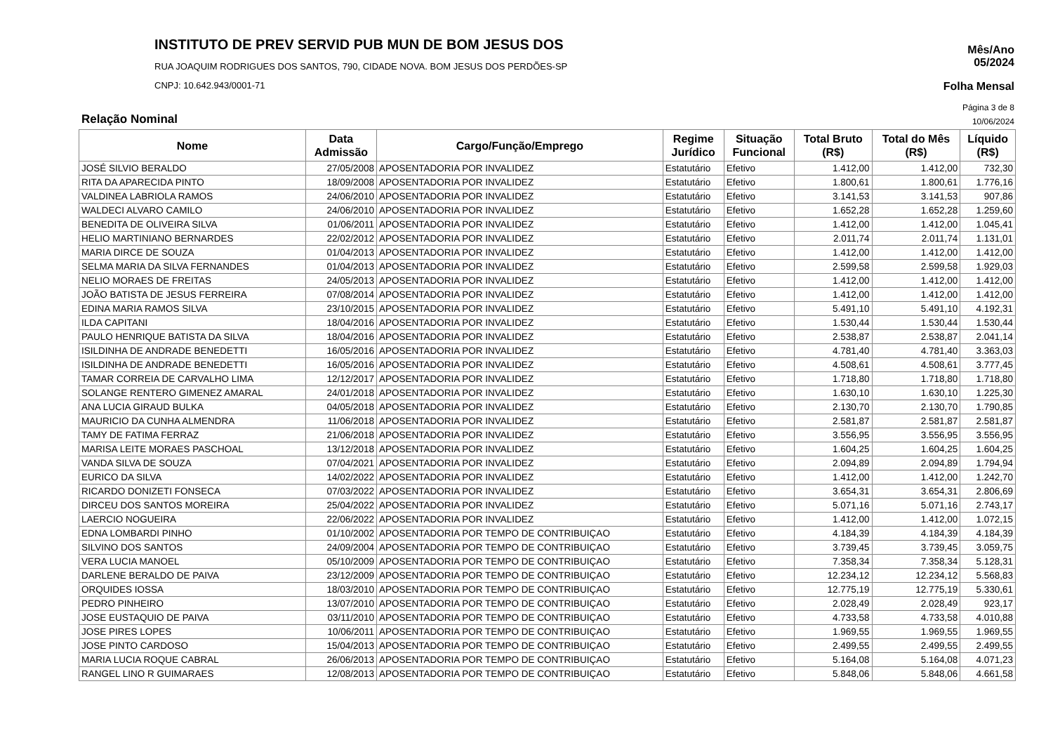INSTITUTO DE PREV SERVID PUB MUN DE BOM JESUS DOS
RUA JOAQUIM RODRIGUES DOS SANTOS, 790, CIDADE NOVA. BOM JESUS DOS PERDÕES-SP
CNPJ: 10.642.943/0001-71
Mês/Ano
05/2024
Folha Mensal
Página 3 de 8
Relação Nominal 10/06/2024
| Nome | Data Admissão | Cargo/Função/Emprego | Regime Jurídico | Situação Funcional | Total Bruto (R$) | Total do Mês (R$) | Líquido (R$) |
| --- | --- | --- | --- | --- | --- | --- | --- |
| JOSÉ SILVIO BERALDO | 27/05/2008 | APOSENTADORIA POR INVALIDEZ | Estatutário | Efetivo | 1.412,00 | 1.412,00 | 732,30 |
| RITA DA APARECIDA PINTO | 18/09/2008 | APOSENTADORIA POR INVALIDEZ | Estatutário | Efetivo | 1.800,61 | 1.800,61 | 1.776,16 |
| VALDINEA LABRIOLA RAMOS | 24/06/2010 | APOSENTADORIA POR INVALIDEZ | Estatutário | Efetivo | 3.141,53 | 3.141,53 | 907,86 |
| WALDECI ALVARO CAMILO | 24/06/2010 | APOSENTADORIA POR INVALIDEZ | Estatutário | Efetivo | 1.652,28 | 1.652,28 | 1.259,60 |
| BENEDITA DE OLIVEIRA SILVA | 01/06/2011 | APOSENTADORIA POR INVALIDEZ | Estatutário | Efetivo | 1.412,00 | 1.412,00 | 1.045,41 |
| HELIO MARTINIANO BERNARDES | 22/02/2012 | APOSENTADORIA POR INVALIDEZ | Estatutário | Efetivo | 2.011,74 | 2.011,74 | 1.131,01 |
| MARIA DIRCE DE SOUZA | 01/04/2013 | APOSENTADORIA POR INVALIDEZ | Estatutário | Efetivo | 1.412,00 | 1.412,00 | 1.412,00 |
| SELMA MARIA DA SILVA FERNANDES | 01/04/2013 | APOSENTADORIA POR INVALIDEZ | Estatutário | Efetivo | 2.599,58 | 2.599,58 | 1.929,03 |
| NELIO MORAES DE FREITAS | 24/05/2013 | APOSENTADORIA POR INVALIDEZ | Estatutário | Efetivo | 1.412,00 | 1.412,00 | 1.412,00 |
| JOÃO BATISTA DE JESUS FERREIRA | 07/08/2014 | APOSENTADORIA POR INVALIDEZ | Estatutário | Efetivo | 1.412,00 | 1.412,00 | 1.412,00 |
| EDINA MARIA RAMOS SILVA | 23/10/2015 | APOSENTADORIA POR INVALIDEZ | Estatutário | Efetivo | 5.491,10 | 5.491,10 | 4.192,31 |
| ILDA CAPITANI | 18/04/2016 | APOSENTADORIA POR INVALIDEZ | Estatutário | Efetivo | 1.530,44 | 1.530,44 | 1.530,44 |
| PAULO HENRIQUE BATISTA DA SILVA | 18/04/2016 | APOSENTADORIA POR INVALIDEZ | Estatutário | Efetivo | 2.538,87 | 2.538,87 | 2.041,14 |
| ISILDINHA DE ANDRADE BENEDETTI | 16/05/2016 | APOSENTADORIA POR INVALIDEZ | Estatutário | Efetivo | 4.781,40 | 4.781,40 | 3.363,03 |
| ISILDINHA DE ANDRADE BENEDETTI | 16/05/2016 | APOSENTADORIA POR INVALIDEZ | Estatutário | Efetivo | 4.508,61 | 4.508,61 | 3.777,45 |
| TAMAR CORREIA DE CARVALHO LIMA | 12/12/2017 | APOSENTADORIA POR INVALIDEZ | Estatutário | Efetivo | 1.718,80 | 1.718,80 | 1.718,80 |
| SOLANGE RENTERO GIMENEZ AMARAL | 24/01/2018 | APOSENTADORIA POR INVALIDEZ | Estatutário | Efetivo | 1.630,10 | 1.630,10 | 1.225,30 |
| ANA LUCIA GIRAUD BULKA | 04/05/2018 | APOSENTADORIA POR INVALIDEZ | Estatutário | Efetivo | 2.130,70 | 2.130,70 | 1.790,85 |
| MAURICIO DA CUNHA ALMENDRA | 11/06/2018 | APOSENTADORIA POR INVALIDEZ | Estatutário | Efetivo | 2.581,87 | 2.581,87 | 2.581,87 |
| TAMY DE FATIMA FERRAZ | 21/06/2018 | APOSENTADORIA POR INVALIDEZ | Estatutário | Efetivo | 3.556,95 | 3.556,95 | 3.556,95 |
| MARISA LEITE MORAES PASCHOAL | 13/12/2018 | APOSENTADORIA POR INVALIDEZ | Estatutário | Efetivo | 1.604,25 | 1.604,25 | 1.604,25 |
| VANDA SILVA DE SOUZA | 07/04/2021 | APOSENTADORIA POR INVALIDEZ | Estatutário | Efetivo | 2.094,89 | 2.094,89 | 1.794,94 |
| EURICO DA SILVA | 14/02/2022 | APOSENTADORIA POR INVALIDEZ | Estatutário | Efetivo | 1.412,00 | 1.412,00 | 1.242,70 |
| RICARDO DONIZETI FONSECA | 07/03/2022 | APOSENTADORIA POR INVALIDEZ | Estatutário | Efetivo | 3.654,31 | 3.654,31 | 2.806,69 |
| DIRCEU DOS SANTOS MOREIRA | 25/04/2022 | APOSENTADORIA POR INVALIDEZ | Estatutário | Efetivo | 5.071,16 | 5.071,16 | 2.743,17 |
| LAERCIO NOGUEIRA | 22/06/2022 | APOSENTADORIA POR INVALIDEZ | Estatutário | Efetivo | 1.412,00 | 1.412,00 | 1.072,15 |
| EDNA LOMBARDI PINHO | 01/10/2002 | APOSENTADORIA POR TEMPO DE CONTRIBUIÇAO | Estatutário | Efetivo | 4.184,39 | 4.184,39 | 4.184,39 |
| SILVINO DOS SANTOS | 24/09/2004 | APOSENTADORIA POR TEMPO DE CONTRIBUIÇAO | Estatutário | Efetivo | 3.739,45 | 3.739,45 | 3.059,75 |
| VERA LUCIA MANOEL | 05/10/2009 | APOSENTADORIA POR TEMPO DE CONTRIBUIÇAO | Estatutário | Efetivo | 7.358,34 | 7.358,34 | 5.128,31 |
| DARLENE BERALDO DE PAIVA | 23/12/2009 | APOSENTADORIA POR TEMPO DE CONTRIBUIÇAO | Estatutário | Efetivo | 12.234,12 | 12.234,12 | 5.568,83 |
| ORQUIDES IOSSA | 18/03/2010 | APOSENTADORIA POR TEMPO DE CONTRIBUIÇAO | Estatutário | Efetivo | 12.775,19 | 12.775,19 | 5.330,61 |
| PEDRO PINHEIRO | 13/07/2010 | APOSENTADORIA POR TEMPO DE CONTRIBUIÇAO | Estatutário | Efetivo | 2.028,49 | 2.028,49 | 923,17 |
| JOSE EUSTAQUIO DE PAIVA | 03/11/2010 | APOSENTADORIA POR TEMPO DE CONTRIBUIÇAO | Estatutário | Efetivo | 4.733,58 | 4.733,58 | 4.010,88 |
| JOSE PIRES LOPES | 10/06/2011 | APOSENTADORIA POR TEMPO DE CONTRIBUIÇAO | Estatutário | Efetivo | 1.969,55 | 1.969,55 | 1.969,55 |
| JOSE PINTO CARDOSO | 15/04/2013 | APOSENTADORIA POR TEMPO DE CONTRIBUIÇAO | Estatutário | Efetivo | 2.499,55 | 2.499,55 | 2.499,55 |
| MARIA LUCIA ROQUE CABRAL | 26/06/2013 | APOSENTADORIA POR TEMPO DE CONTRIBUIÇAO | Estatutário | Efetivo | 5.164,08 | 5.164,08 | 4.071,23 |
| RANGEL LINO R GUIMARAES | 12/08/2013 | APOSENTADORIA POR TEMPO DE CONTRIBUIÇAO | Estatutário | Efetivo | 5.848,06 | 5.848,06 | 4.661,58 |